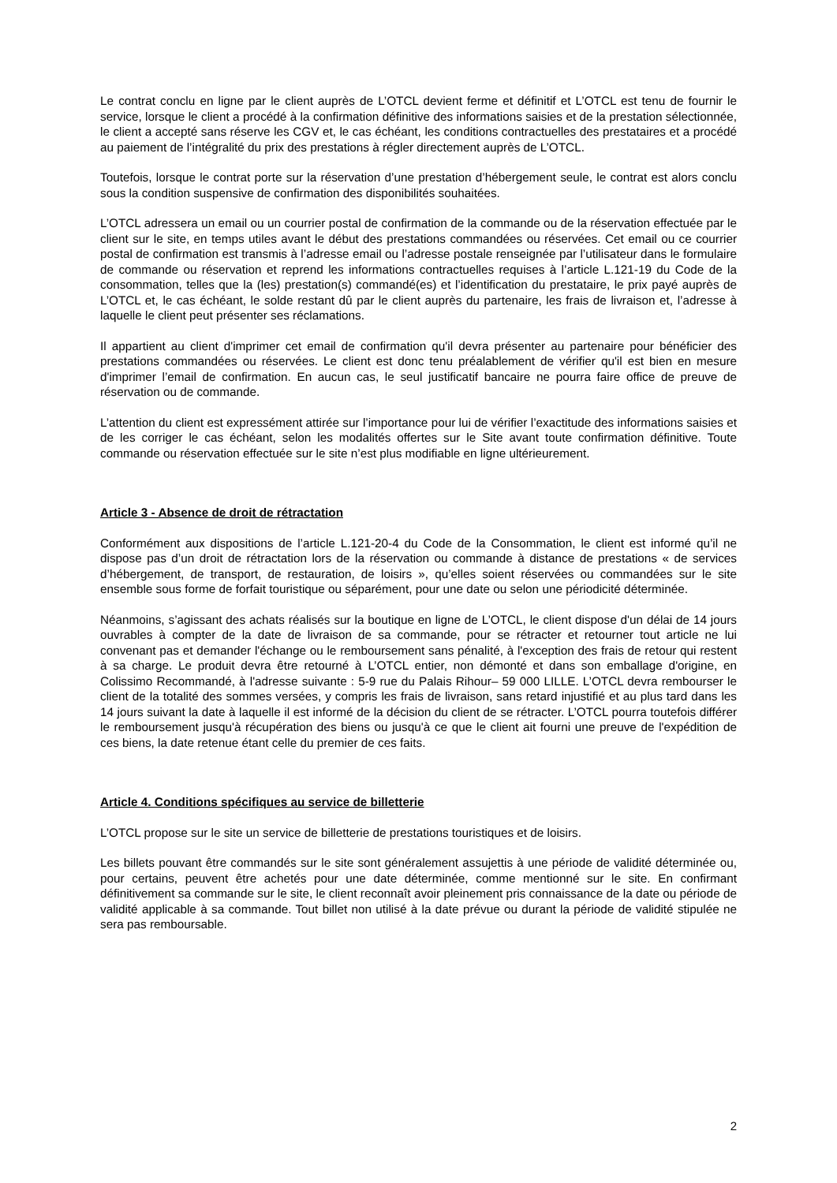Le contrat conclu en ligne par le client auprès de L’OTCL devient ferme et définitif et L’OTCL est tenu de fournir le service, lorsque le client a procédé à la confirmation définitive des informations saisies et de la prestation sélectionnée, le client a accepté sans réserve les CGV et, le cas échéant, les conditions contractuelles des prestataires et a procédé au paiement de l’intégralité du prix des prestations à régler directement auprès de L’OTCL.
Toutefois, lorsque le contrat porte sur la réservation d’une prestation d’hébergement seule, le contrat est alors conclu sous la condition suspensive de confirmation des disponibilités souhaitées.
L’OTCL adressera un email ou un courrier postal de confirmation de la commande ou de la réservation effectuée par le client sur le site, en temps utiles avant le début des prestations commandées ou réservées. Cet email ou ce courrier postal de confirmation est transmis à l’adresse email ou l’adresse postale renseignée par l’utilisateur dans le formulaire de commande ou réservation et reprend les informations contractuelles requises à l’article L.121-19 du Code de la consommation, telles que la (les) prestation(s) commandé(es) et l’identification du prestataire, le prix payé auprès de L’OTCL et, le cas échéant, le solde restant dû par le client auprès du partenaire, les frais de livraison et, l’adresse à laquelle le client peut présenter ses réclamations.
Il appartient au client d'imprimer cet email de confirmation qu'il devra présenter au partenaire pour bénéficier des prestations commandées ou réservées. Le client est donc tenu préalablement de vérifier qu'il est bien en mesure d'imprimer l’email de confirmation. En aucun cas, le seul justificatif bancaire ne pourra faire office de preuve de réservation ou de commande.
L’attention du client est expressément attirée sur l’importance pour lui de vérifier l’exactitude des informations saisies et de les corriger le cas échéant, selon les modalités offertes sur le Site avant toute confirmation définitive. Toute commande ou réservation effectuée sur le site n’est plus modifiable en ligne ultérieurement.
Article 3 - Absence de droit de rétractation
Conformément aux dispositions de l’article L.121-20-4 du Code de la Consommation, le client est informé qu’il ne dispose pas d’un droit de rétractation lors de la réservation ou commande à distance de prestations « de services d’hébergement, de transport, de restauration, de loisirs », qu’elles soient réservées ou commandées sur le site ensemble sous forme de forfait touristique ou séparément, pour une date ou selon une périodicité déterminée.
Néanmoins, s’agissant des achats réalisés sur la boutique en ligne de L’OTCL, le client dispose d'un délai de 14 jours ouvrables à compter de la date de livraison de sa commande, pour se rétracter et retourner tout article ne lui convenant pas et demander l'échange ou le remboursement sans pénalité, à l'exception des frais de retour qui restent à sa charge. Le produit devra être retourné à L’OTCL entier, non démonté et dans son emballage d'origine, en Colissimo Recommandé, à l'adresse suivante : 5-9 rue du Palais Rihour– 59 000 LILLE. L’OTCL devra rembourser le client de la totalité des sommes versées, y compris les frais de livraison, sans retard injustifié et au plus tard dans les 14 jours suivant la date à laquelle il est informé de la décision du client de se rétracter. L’OTCL pourra toutefois différer le remboursement jusqu'à récupération des biens ou jusqu'à ce que le client ait fourni une preuve de l'expédition de ces biens, la date retenue étant celle du premier de ces faits.
Article 4. Conditions spécifiques au service de billetterie
L’OTCL propose sur le site un service de billetterie de prestations touristiques et de loisirs.
Les billets pouvant être commandés sur le site sont généralement assujettis à une période de validité déterminée ou, pour certains, peuvent être achetés pour une date déterminée, comme mentionné sur le site. En confirmant définitivement sa commande sur le site, le client reconnaît avoir pleinement pris connaissance de la date ou période de validité applicable à sa commande. Tout billet non utilisé à la date prévue ou durant la période de validité stipulée ne sera pas remboursable.
2